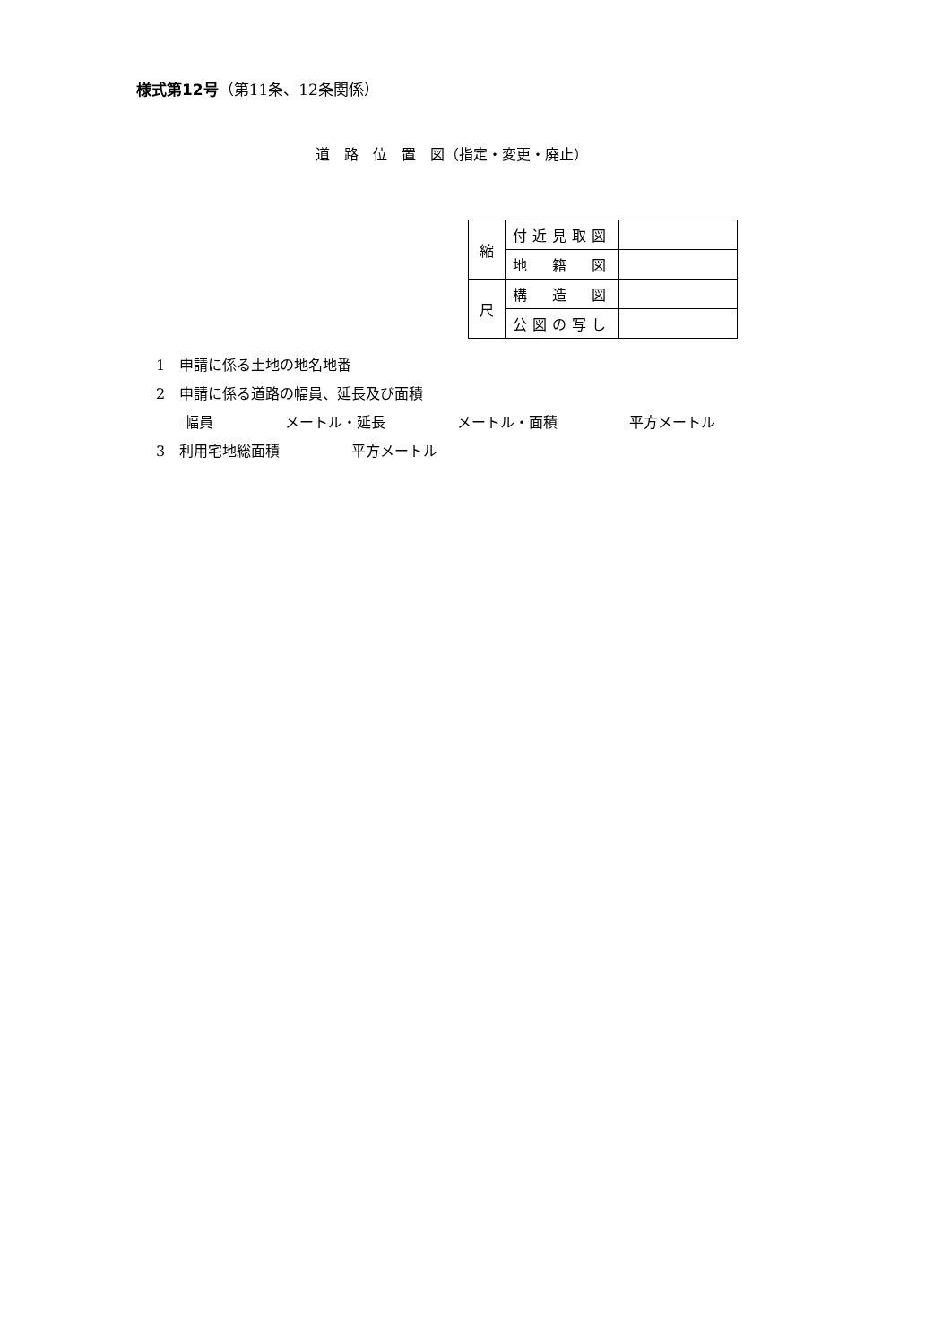様式第12号（第11条、12条関係）
道　路　位　置　図（指定・変更・廃止）
| 縮 | 付近見取図 | |
| | 地 籍 図 | |
| 尺 | 構 造 図 | |
| | 公図の写し | |
1　申請に係る土地の地名地番
2　申請に係る道路の幅員、延長及び面積
　　幅員　　　　　メートル・延長　　　　　メートル・面積　　　　　平方メートル
3　利用宅地総面積　　　　　平方メートル